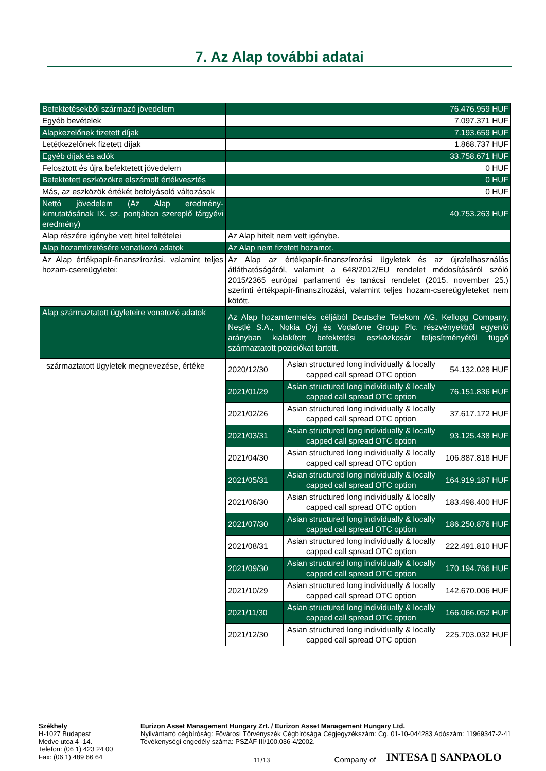7. Az Alap további adatai
| Befektetésekből származó jövedelem | 76.476.959 HUF | | |
| Egyéb bevételek | 7.097.371 HUF | | |
| Alapkezelőnek fizetett díjak | 7.193.659 HUF | | |
| Letétkezelőnek fizetett díjak | 1.868.737 HUF | | |
| Egyéb díjak és adók | 33.758.671 HUF | | |
| Felosztott és újra befektetett jövedelem | 0 HUF | | |
| Befektetett eszközökre elszámolt értékvesztés | 0 HUF | | |
| Más, az eszközök értékét befolyásoló változások | 0 HUF | | |
| Nettó jövedelem (Az Alap eredmény-kimutatásának IX. sz. pontjában szereplő tárgyévi eredmény) | 40.753.263 HUF | | |
| Alap részére igénybe vett hitel feltételei | Az Alap hitelt nem vett igénybe. | | |
| Alap hozamfizetésére vonatkozó adatok | Az Alap nem fizetett hozamot. | | |
| Az Alap értékpapír-finanszírozási, valamint teljes hozam-csereügyletei: | Az Alap az értékpapír-finanszírozási ügyletek és az újrafelhasználás átláthatóságáról, valamint a 648/2012/EU rendelet módosításáról szóló 2015/2365 európai parlamenti és tanácsi rendelet (2015. november 25.) szerinti értékpapír-finanszírozási, valamint teljes hozam-csereügyleteket nem kötött. | | |
| Alap származtatott ügyleteire vonatozó adatok | Az Alap hozamtermelés céljából Deutsche Telekom AG, Kellogg Company, Nestlé S.A., Nokia Oyj és Vodafone Group Plc. részvényekből egyenlő arányban kialakított befektetési eszközkosár teljesítményétől függő származtatott poziciókat tartott. | | |
| származtatott ügyletek megnevezése, értéke | 2020/12/30 | Asian structured long individually & locally capped call spread OTC option | 54.132.028 HUF |
| | 2021/01/29 | Asian structured long individually & locally capped call spread OTC option | 76.151.836 HUF |
| | 2021/02/26 | Asian structured long individually & locally capped call spread OTC option | 37.617.172 HUF |
| | 2021/03/31 | Asian structured long individually & locally capped call spread OTC option | 93.125.438 HUF |
| | 2021/04/30 | Asian structured long individually & locally capped call spread OTC option | 106.887.818 HUF |
| | 2021/05/31 | Asian structured long individually & locally capped call spread OTC option | 164.919.187 HUF |
| | 2021/06/30 | Asian structured long individually & locally capped call spread OTC option | 183.498.400 HUF |
| | 2021/07/30 | Asian structured long individually & locally capped call spread OTC option | 186.250.876 HUF |
| | 2021/08/31 | Asian structured long individually & locally capped call spread OTC option | 222.491.810 HUF |
| | 2021/09/30 | Asian structured long individually & locally capped call spread OTC option | 170.194.766 HUF |
| | 2021/10/29 | Asian structured long individually & locally capped call spread OTC option | 142.670.006 HUF |
| | 2021/11/30 | Asian structured long individually & locally capped call spread OTC option | 166.066.052 HUF |
| | 2021/12/30 | Asian structured long individually & locally capped call spread OTC option | 225.703.032 HUF |
Székhely
H-1027 Budapest
Medve utca 4 -14.
Telefon: (06 1) 423 24 00
Fax: (06 1) 489 66 64
Eurizon Asset Management Hungary Zrt. / Eurizon Asset Management Hungary Ltd.
Nyilvántartó cégbíróság: Fővárosi Törvényszék Cégbírósága Cégjegyzékszám: Cg. 01-10-044283 Adószám: 11969347-2-41 Tevékenységi engedély száma: PSZÁF III/100.036-4/2002.
11/13 Company of INTESA ▯ SANPAOLO